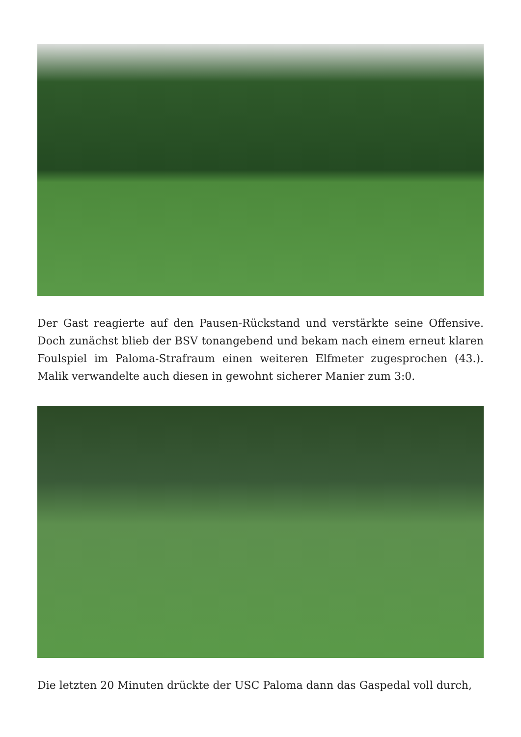Der Gast reagierte auf den Pausen-Rückstand und verstärkte seine Offensive. Doch zunächst blieb der BSV tonangebend und bekam nach einem erneut klaren Foulspiel im Paloma-Strafraum einen weiteren Elfmeter zugesprochen (43.). Malik verwandelte auch diesen in gewohnt sicherer Manier zum 3:0.
Die letzten 20 Minuten drückte der USC Paloma dann das Gaspedal voll durch,